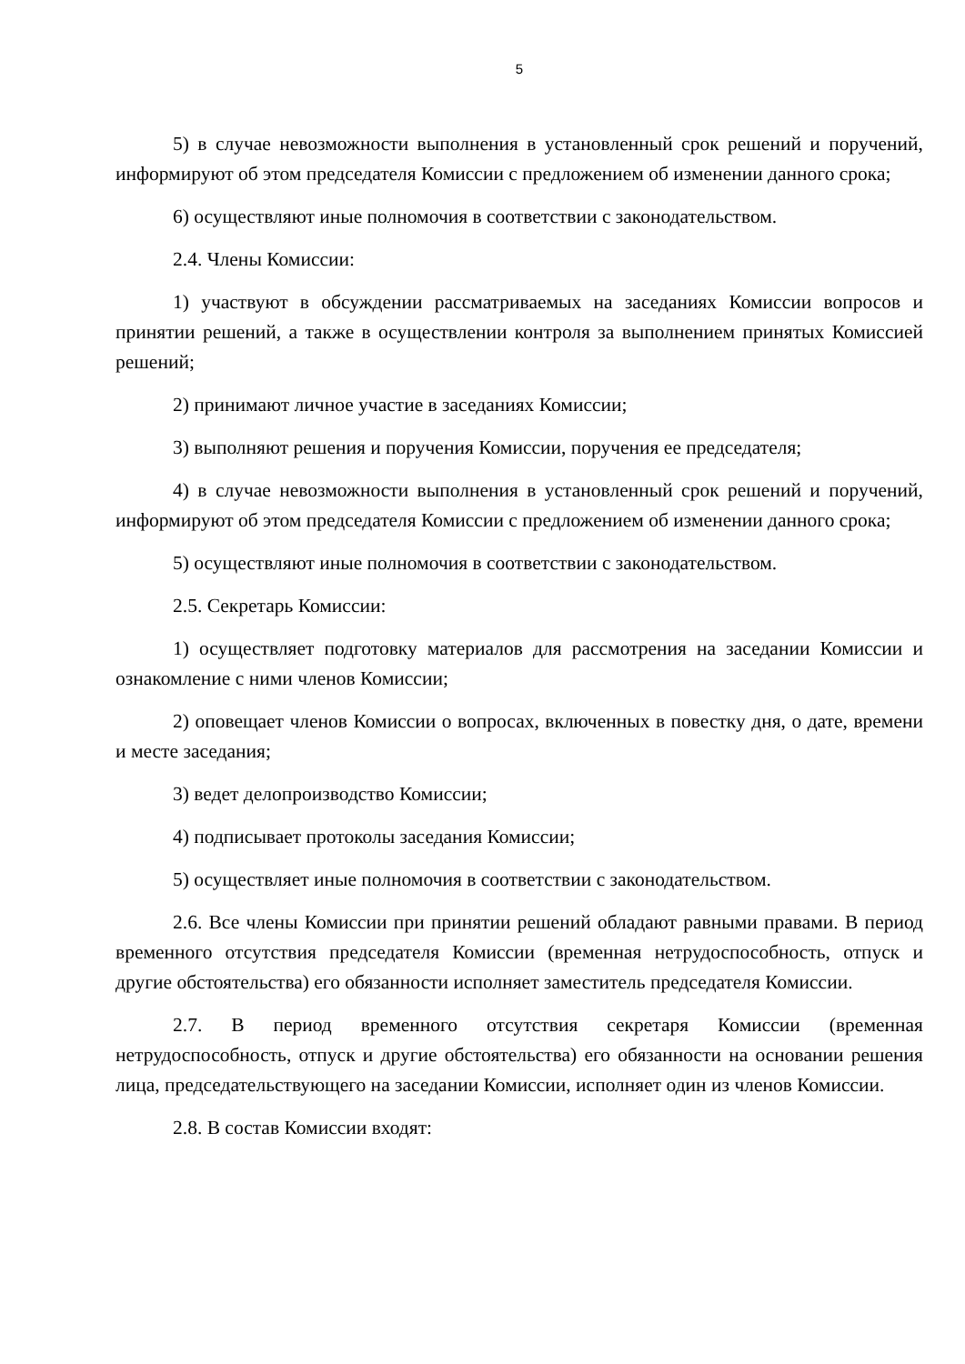5
5) в случае невозможности выполнения в установленный срок решений и поручений, информируют об этом председателя Комиссии с предложением об изменении данного срока;
6) осуществляют иные полномочия в соответствии с законодательством.
2.4. Члены Комиссии:
1) участвуют в обсуждении рассматриваемых на заседаниях Комиссии вопросов и принятии решений, а также в осуществлении контроля за выполнением принятых Комиссией решений;
2) принимают личное участие в заседаниях Комиссии;
3) выполняют решения и поручения Комиссии, поручения ее председателя;
4) в случае невозможности выполнения в установленный срок решений и поручений, информируют об этом председателя Комиссии с предложением об изменении данного срока;
5) осуществляют иные полномочия в соответствии с законодательством.
2.5. Секретарь Комиссии:
1) осуществляет подготовку материалов для рассмотрения на заседании Комиссии и ознакомление с ними членов Комиссии;
2) оповещает членов Комиссии о вопросах, включенных в повестку дня, о дате, времени и месте заседания;
3) ведет делопроизводство Комиссии;
4) подписывает протоколы заседания Комиссии;
5) осуществляет иные полномочия в соответствии с законодательством.
2.6. Все члены Комиссии при принятии решений обладают равными правами. В период временного отсутствия председателя Комиссии (временная нетрудоспособность, отпуск и другие обстоятельства) его обязанности исполняет заместитель председателя Комиссии.
2.7. В период временного отсутствия секретаря Комиссии (временная нетрудоспособность, отпуск и другие обстоятельства) его обязанности на основании решения лица, председательствующего на заседании Комиссии, исполняет один из членов Комиссии.
2.8. В состав Комиссии входят: